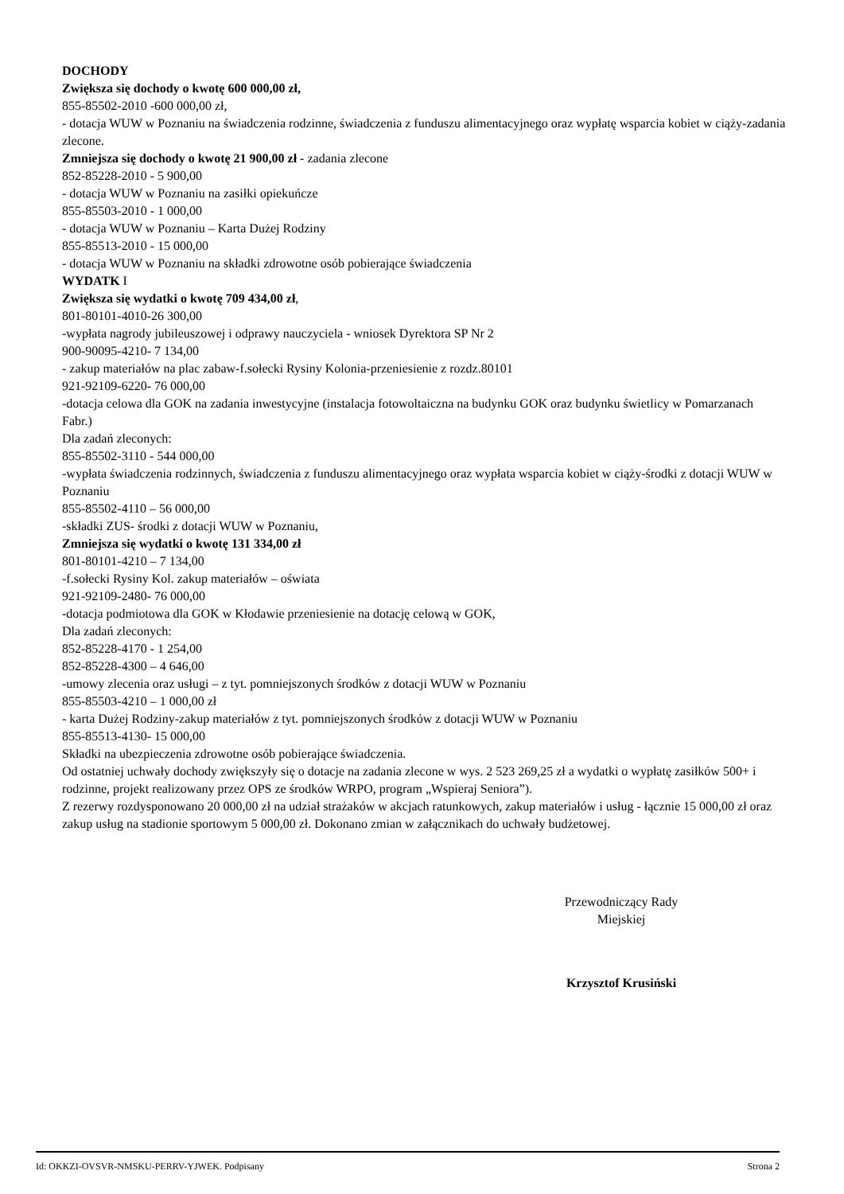DOCHODY
Zwiększa się dochody o kwotę 600 000,00 zł,
855-85502-2010 -600 000,00 zł,
- dotacja WUW w Poznaniu na świadczenia rodzinne, świadczenia z funduszu alimentacyjnego oraz wypłatę wsparcia kobiet w ciąży-zadania zlecone.
Zmniejsza się dochody o kwotę 21 900,00 zł - zadania zlecone
852-85228-2010 - 5 900,00
- dotacja WUW w Poznaniu na zasiłki opiekuńcze
855-85503-2010 - 1 000,00
- dotacja WUW w Poznaniu – Karta Dużej Rodziny
855-85513-2010 - 15 000,00
- dotacja WUW w Poznaniu na składki zdrowotne osób pobierające świadczenia
WYDATK I
Zwiększa się wydatki o kwotę 709 434,00 zł,
801-80101-4010-26 300,00
-wypłata nagrody jubileuszowej i odprawy nauczyciela - wniosek Dyrektora SP Nr 2
900-90095-4210- 7 134,00
- zakup materiałów na plac zabaw-f.sołecki Rysiny Kolonia-przeniesienie z rozdz.80101
921-92109-6220- 76 000,00
-dotacja celowa dla GOK na zadania inwestycyjne (instalacja fotowoltaiczna na budynku GOK oraz budynku świetlicy w Pomarzanach Fabr.)
Dla zadań zleconych:
855-85502-3110 - 544 000,00
-wypłata świadczenia rodzinnych, świadczenia z funduszu alimentacyjnego oraz wypłata wsparcia kobiet w ciąży-środki z dotacji WUW w Poznaniu
855-85502-4110 – 56 000,00
-składki ZUS- środki z dotacji WUW w Poznaniu,
Zmniejsza się wydatki o kwotę 131 334,00 zł
801-80101-4210 – 7 134,00
-f.sołecki Rysiny Kol. zakup materiałów – oświata
921-92109-2480- 76 000,00
-dotacja podmiotowa dla GOK w Kłodawie przeniesienie na dotację celową w GOK,
Dla zadań zleconych:
852-85228-4170 - 1 254,00
852-85228-4300 – 4 646,00
-umowy zlecenia oraz usługi – z tyt. pomniejszonych środków z dotacji WUW w Poznaniu
855-85503-4210 – 1 000,00 zł
- karta Dużej Rodziny-zakup materiałów z tyt. pomniejszonych środków z dotacji WUW w Poznaniu
855-85513-4130- 15 000,00
Składki na ubezpieczenia zdrowotne osób pobierające świadczenia.
Od ostatniej uchwały dochody zwiększyły się o dotacje na zadania zlecone w wys. 2 523 269,25 zł a wydatki o wypłatę zasiłków 500+ i rodzinne, projekt realizowany przez OPS ze środków WRPO, program „Wspieraj Seniora”).
Z rezerwy rozdysponowano 20 000,00 zł na udział strażaków w akcjach ratunkowych, zakup materiałów i usług - łącznie 15 000,00 zł oraz zakup usług na stadionie sportowym 5 000,00 zł. Dokonano zmian w załącznikach do uchwały budżetowej.
Przewodniczący Rady
Miejskiej
Krzysztof Krusiński
Id: OKKZI-OVSVR-NMSKU-PERRV-YJWEK. Podpisany Strona 2